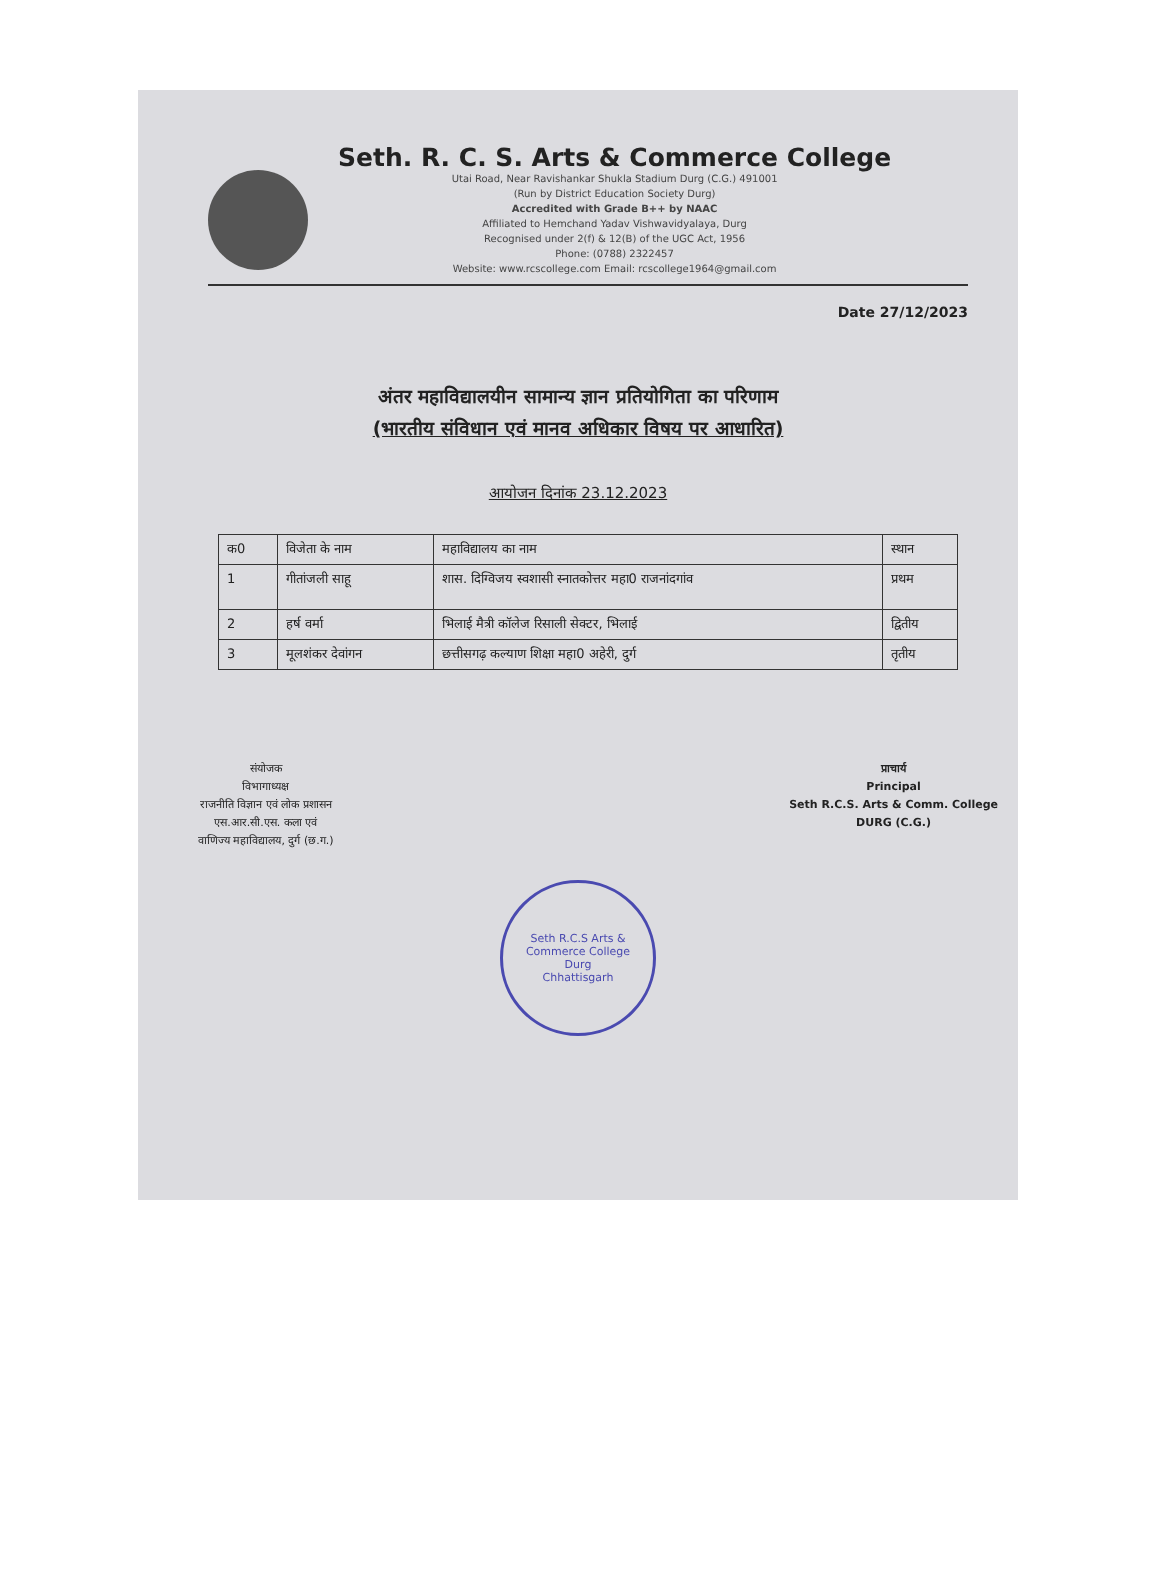Seth. R. C. S. Arts & Commerce College
Utai Road, Near Ravishankar Shukla Stadium Durg (C.G.) 491001
(Run by District Education Society Durg)
Accredited with Grade B++ by NAAC
Affiliated to Hemchand Yadav Vishwavidyalaya, Durg
Recognised under 2(f) & 12(B) of the UGC Act, 1956
Phone: (0788) 2322457
Website: www.rcscollege.com Email: rcscollege1964@gmail.com
Date 27/12/2023
अंतर महाविद्यालयीन सामान्य ज्ञान प्रतियोगिता का परिणाम
(भारतीय संविधान एवं मानव अधिकार विषय पर आधारित)
आयोजन दिनांक 23.12.2023
| क0 | विजेता के नाम | महाविद्यालय का नाम | स्थान |
| --- | --- | --- | --- |
| 1 | गीतांजली साहू | शास. दिग्विजय स्वशासी स्नातकोत्तर महा0 राजनांदगांव | प्रथम |
| 2 | हर्ष वर्मा | भिलाई मैत्री कॉलेज रिसाली सेक्टर, भिलाई | द्वितीय |
| 3 | मूलशंकर देवांगन | छत्तीसगढ़ कल्याण शिक्षा महा0 अहेरी, दुर्ग | तृतीय |
संयोजक
विभागाध्यक्ष
राजनीति विज्ञान एवं लोक प्रशासन
एस.आर.सी.एस. कला एवं
वाणिज्य महाविद्यालय, दुर्ग (छ.ग.)
प्राचार्य
Principal
Seth R.C.S. Arts & Comm. College
DURG (C.G.)
Seth R.C.S Arts & Commerce College
Durg
Chhattisgarh